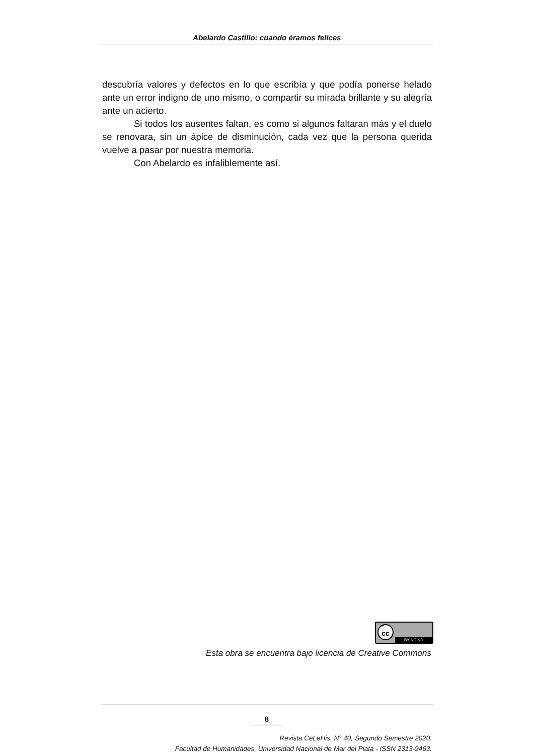Abelardo Castillo: cuando éramos felices
descubría valores y defectos en lo que escribía y que podía ponerse helado ante un error indigno de uno mismo, o compartir su mirada brillante y su alegría ante un acierto.
Si todos los ausentes faltan, es como si algunos faltaran más y el duelo se renovara, sin un ápice de disminución, cada vez que la persona querida vuelve a pasar por nuestra memoria.
Con Abelardo es infaliblemente así.
cc
BY NC ND
Esta obra se encuentra bajo licencia de Creative Commons
8
Revista CeLeHis, N° 40, Segundo Semestre 2020.
Facultad de Humanidades, Universidad Nacional de Mar del Plata - ISSN 2313-9463.